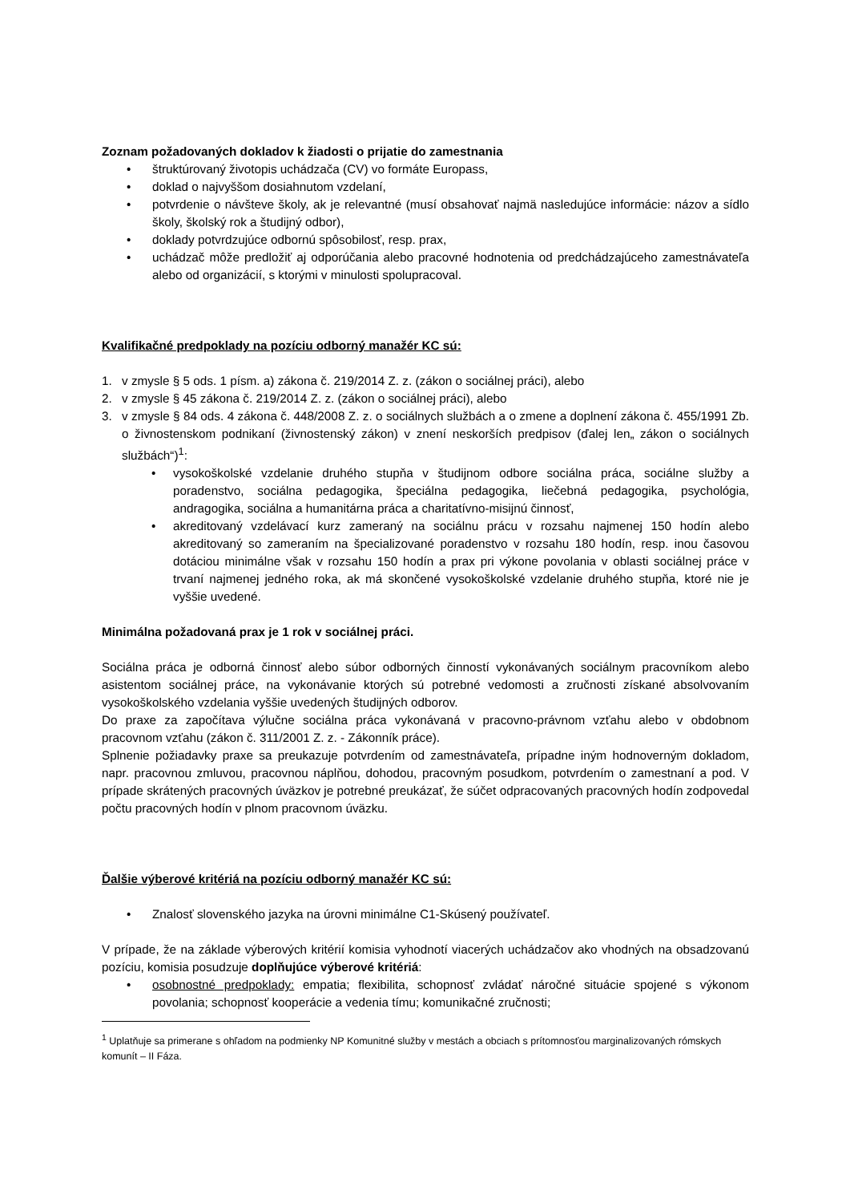Zoznam požadovaných dokladov k žiadosti o prijatie do zamestnania
• štruktúrovaný životopis uchádzača (CV) vo formáte Europass,
• doklad o najvyššom dosiahnutom vzdelaní,
• potvrdenie o návšteve školy, ak je relevantné (musí obsahovať najmä nasledujúce informácie: názov a sídlo školy, školský rok a študijný odbor),
• doklady potvrdzujúce odbornú spôsobilosť, resp. prax,
• uchádzač môže predložiť aj odporúčania alebo pracovné hodnotenia od predchádzajúceho zamestnávateľa alebo od organizácií, s ktorými v minulosti spolupracoval.
Kvalifikačné predpoklady na pozíciu odborný manažér KC sú:
1. v zmysle § 5 ods. 1 písm. a) zákona č. 219/2014 Z. z. (zákon o sociálnej práci), alebo
2. v zmysle § 45 zákona č. 219/2014 Z. z. (zákon o sociálnej práci), alebo
3. v zmysle § 84 ods. 4 zákona č. 448/2008 Z. z. o sociálnych službách a o zmene a doplnení zákona č. 455/1991 Zb. o živnostenskom podnikaní (živnostenský zákon) v znení neskorších predpisov (ďalej len„ zákon o sociálnych službách“)<sup>1</sup>:
• vysokoškolské vzdelanie druhého stupňa v študijnom odbore sociálna práca, sociálne služby a poradenstvo, sociálna pedagogika, špeciálna pedagogika, liečebná pedagogika, psychológia, andragogika, sociálna a humanitárna práca a charitatívno-misijnú činnosť,
• akreditovaný vzdelávací kurz zameraný na sociálnu prácu v rozsahu najmenej 150 hodín alebo akreditovaný so zameraním na špecializované poradenstvo v rozsahu 180 hodín, resp. inou časovou dotáciou minimálne však v rozsahu 150 hodín a prax pri výkone povolania v oblasti sociálnej práce v trvaní najmenej jedného roka, ak má skončené vysokoškolské vzdelanie druhého stupňa, ktoré nie je vyššie uvedené.
Minimálna požadovaná prax je 1 rok v sociálnej práci.
Sociálna práca je odborná činnosť alebo súbor odborných činností vykonávaných sociálnym pracovníkom alebo asistentom sociálnej práce, na vykonávanie ktorých sú potrebné vedomosti a zručnosti získané absolvovaním vysokoškolského vzdelania vyššie uvedených študijných odborov.
Do praxe za započítava výlučne sociálna práca vykonávaná v pracovno-právnom vzťahu alebo v obdobnom pracovnom vzťahu (zákon č. 311/2001 Z. z. - Zákonník práce).
Splnenie požiadavky praxe sa preukazuje potvrdením od zamestnávateľa, prípadne iným hodnoverným dokladom, napr. pracovnou zmluvou, pracovnou náplňou, dohodou, pracovným posudkom, potvrdením o zamestnaní a pod. V prípade skrátených pracovných úväzkov je potrebné preukázať, že súčet odpracovaných pracovných hodín zodpovedal počtu pracovných hodín v plnom pracovnom úväzku.
Ďalšie výberové kritériá na pozíciu odborný manažér KC sú:
• Znalosť slovenského jazyka na úrovni minimálne C1-Skúsený používateľ.
V prípade, že na základe výberových kritérií komisia vyhodnotí viacerých uchádzačov ako vhodných na obsadzovanú pozíciu, komisia posudzuje doplňujúce výberové kritériá:
• osobnostné predpoklady: empatia; flexibilita, schopnosť zvládať náročné situácie spojené s výkonom povolania; schopnosť kooperácie a vedenia tímu; komunikačné zručnosti;
<sup>1</sup> Uplatňuje sa primerane s ohľadom na podmienky NP Komunitné služby v mestách a obciach s prítomnosťou marginalizovaných rómskych komunít – II Fáza.